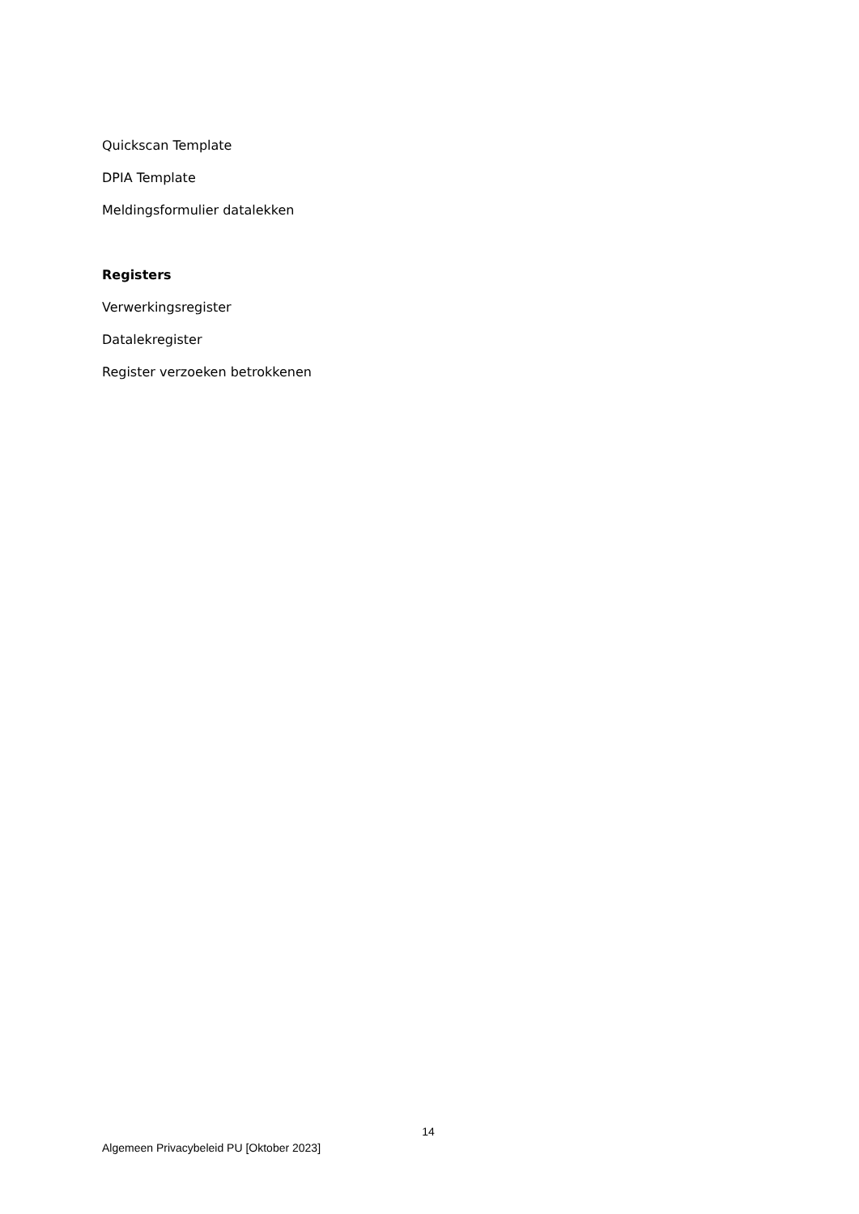Quickscan Template
DPIA Template
Meldingsformulier datalekken
Registers
Verwerkingsregister
Datalekregister
Register verzoeken betrokkenen
14
Algemeen Privacybeleid PU [Oktober 2023]